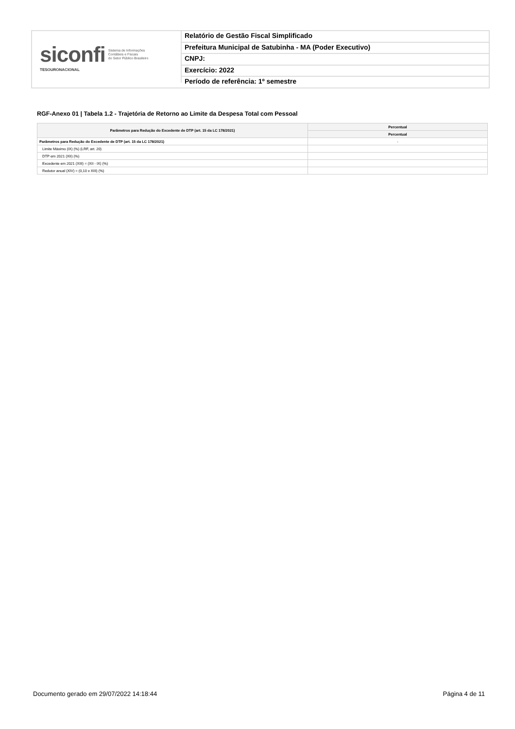siconfi Sistema de Informações
Contábeis e Fiscais
do Setor Público Brasileiro
TESOURONACIONAL
Relatório de Gestão Fiscal Simplificado
Prefeitura Municipal de Satubinha - MA (Poder Executivo)
CNPJ:
Exercício: 2022
Período de referência: 1º semestre
RGF-Anexo 01 | Tabela 1.2 - Trajetória de Retorno ao Limite da Despesa Total com Pessoal
| Parâmetros para Redução do Excedente de DTP (art. 15 da LC 178/2021) | Percentual |
| --- | --- |
| | Percentual |
| Parâmetros para Redução do Excedente de DTP (art. 15 da LC 178/2021) | - |
| Limite Máximo (IX) (%) (LRF, art. 20) | |
| DTP em 2021 (XII) (%) | |
| Excedente em 2021 (XIII) = (XII - IX) (%) | |
| Redutor anual (XIV) = (0,10 x XIII) (%) | |
Documento gerado em 29/07/2022 14:18:44 Página 4 de 11